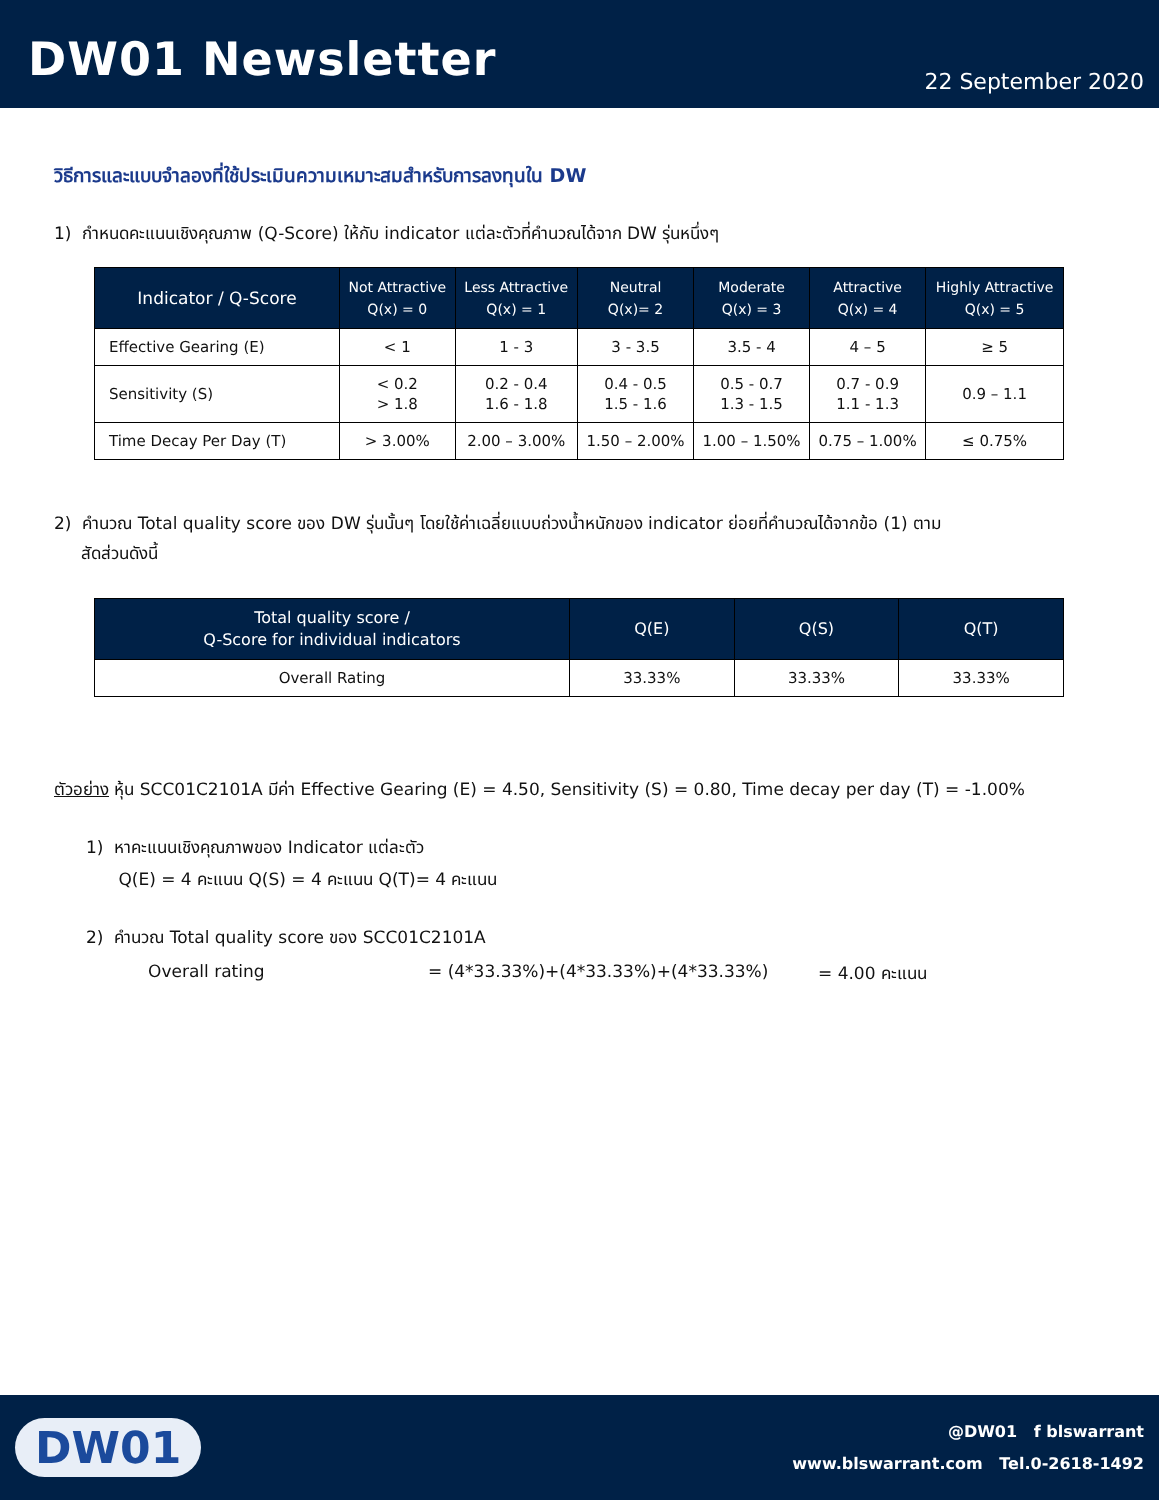DW01 Newsletter
22 September 2020
วิธีการและแบบจำลองที่ใช้ประเมินความเหมาะสมสำหรับการลงทุนใน DW
1) กำหนดคะแนนเชิงคุณภาพ (Q-Score) ให้กับ indicator แต่ละตัวที่คำนวณได้จาก DW รุ่นหนึ่งๆ
| Indicator / Q-Score | Not Attractive Q(x) = 0 | Less Attractive Q(x) = 1 | Neutral Q(x)= 2 | Moderate Q(x) = 3 | Attractive Q(x) = 4 | Highly Attractive Q(x) = 5 |
| --- | --- | --- | --- | --- | --- | --- |
| Effective Gearing (E) | < 1 | 1 - 3 | 3 - 3.5 | 3.5 - 4 | 4 – 5 | ≥ 5 |
| Sensitivity (S) | < 0.2 > 1.8 | 0.2 - 0.4 1.6 - 1.8 | 0.4 - 0.5 1.5 - 1.6 | 0.5 - 0.7 1.3 - 1.5 | 0.7 - 0.9 1.1 - 1.3 | 0.9 – 1.1 |
| Time Decay Per Day (T) | > 3.00% | 2.00 – 3.00% | 1.50 – 2.00% | 1.00 – 1.50% | 0.75 – 1.00% | ≤ 0.75% |
2) คำนวณ Total quality score ของ DW รุ่นนั้นๆ โดยใช้ค่าเฉลี่ยแบบถ่วงน้ำหนักของ indicator ย่อยที่คำนวณได้จากข้อ (1) ตาม
สัดส่วนดังนี้
| Total quality score / Q-Score for individual indicators | Q(E) | Q(S) | Q(T) |
| --- | --- | --- | --- |
| Overall Rating | 33.33% | 33.33% | 33.33% |
ตัวอย่าง หุ้น SCC01C2101A มีค่า Effective Gearing (E) = 4.50, Sensitivity (S) = 0.80, Time decay per day (T) = -1.00%
1) หาคะแนนเชิงคุณภาพของ Indicator แต่ละตัว
Q(E) = 4 คะแนน Q(S) = 4 คะแนน Q(T)= 4 คะแนน
2) คำนวณ Total quality score ของ SCC01C2101A
Overall rating = (4*33.33%)+(4*33.33%)+(4*33.33%) = 4.00 คะแนน
DW01
@DW01 f blswarrant
www.blswarrant.com Tel.0-2618-1492